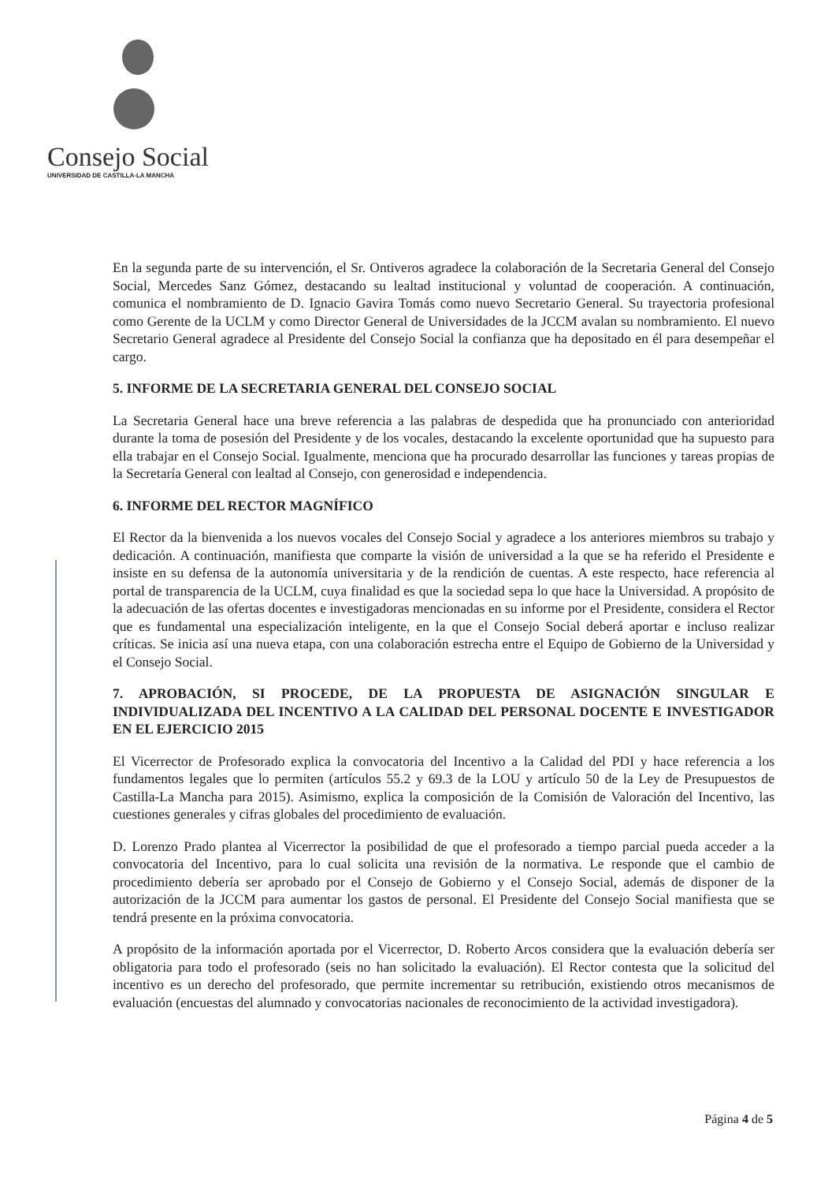Consejo Social
UNIVERSIDAD DE CASTILLA-LA MANCHA
En la segunda parte de su intervención, el Sr. Ontiveros agradece la colaboración de la Secretaria General del Consejo Social, Mercedes Sanz Gómez, destacando su lealtad institucional y voluntad de cooperación. A continuación, comunica el nombramiento de D. Ignacio Gavira Tomás como nuevo Secretario General. Su trayectoria profesional como Gerente de la UCLM y como Director General de Universidades de la JCCM avalan su nombramiento. El nuevo Secretario General agradece al Presidente del Consejo Social la confianza que ha depositado en él para desempeñar el cargo.
5. INFORME DE LA SECRETARIA GENERAL DEL CONSEJO SOCIAL
La Secretaria General hace una breve referencia a las palabras de despedida que ha pronunciado con anterioridad durante la toma de posesión del Presidente y de los vocales, destacando la excelente oportunidad que ha supuesto para ella trabajar en el Consejo Social. Igualmente, menciona que ha procurado desarrollar las funciones y tareas propias de la Secretaría General con lealtad al Consejo, con generosidad e independencia.
6. INFORME DEL RECTOR MAGNÍFICO
El Rector da la bienvenida a los nuevos vocales del Consejo Social y agradece a los anteriores miembros su trabajo y dedicación. A continuación, manifiesta que comparte la visión de universidad a la que se ha referido el Presidente e insiste en su defensa de la autonomía universitaria y de la rendición de cuentas. A este respecto, hace referencia al portal de transparencia de la UCLM, cuya finalidad es que la sociedad sepa lo que hace la Universidad. A propósito de la adecuación de las ofertas docentes e investigadoras mencionadas en su informe por el Presidente, considera el Rector que es fundamental una especialización inteligente, en la que el Consejo Social deberá aportar e incluso realizar críticas. Se inicia así una nueva etapa, con una colaboración estrecha entre el Equipo de Gobierno de la Universidad y el Consejo Social.
7. APROBACIÓN, SI PROCEDE, DE LA PROPUESTA DE ASIGNACIÓN SINGULAR E INDIVIDUALIZADA DEL INCENTIVO A LA CALIDAD DEL PERSONAL DOCENTE E INVESTIGADOR EN EL EJERCICIO 2015
El Vicerrector de Profesorado explica la convocatoria del Incentivo a la Calidad del PDI y hace referencia a los fundamentos legales que lo permiten (artículos 55.2 y 69.3 de la LOU y artículo 50 de la Ley de Presupuestos de Castilla-La Mancha para 2015). Asimismo, explica la composición de la Comisión de Valoración del Incentivo, las cuestiones generales y cifras globales del procedimiento de evaluación.
D. Lorenzo Prado plantea al Vicerrector la posibilidad de que el profesorado a tiempo parcial pueda acceder a la convocatoria del Incentivo, para lo cual solicita una revisión de la normativa. Le responde que el cambio de procedimiento debería ser aprobado por el Consejo de Gobierno y el Consejo Social, además de disponer de la autorización de la JCCM para aumentar los gastos de personal. El Presidente del Consejo Social manifiesta que se tendrá presente en la próxima convocatoria.
A propósito de la información aportada por el Vicerrector, D. Roberto Arcos considera que la evaluación debería ser obligatoria para todo el profesorado (seis no han solicitado la evaluación). El Rector contesta que la solicitud del incentivo es un derecho del profesorado, que permite incrementar su retribución, existiendo otros mecanismos de evaluación (encuestas del alumnado y convocatorias nacionales de reconocimiento de la actividad investigadora).
Página 4 de 5